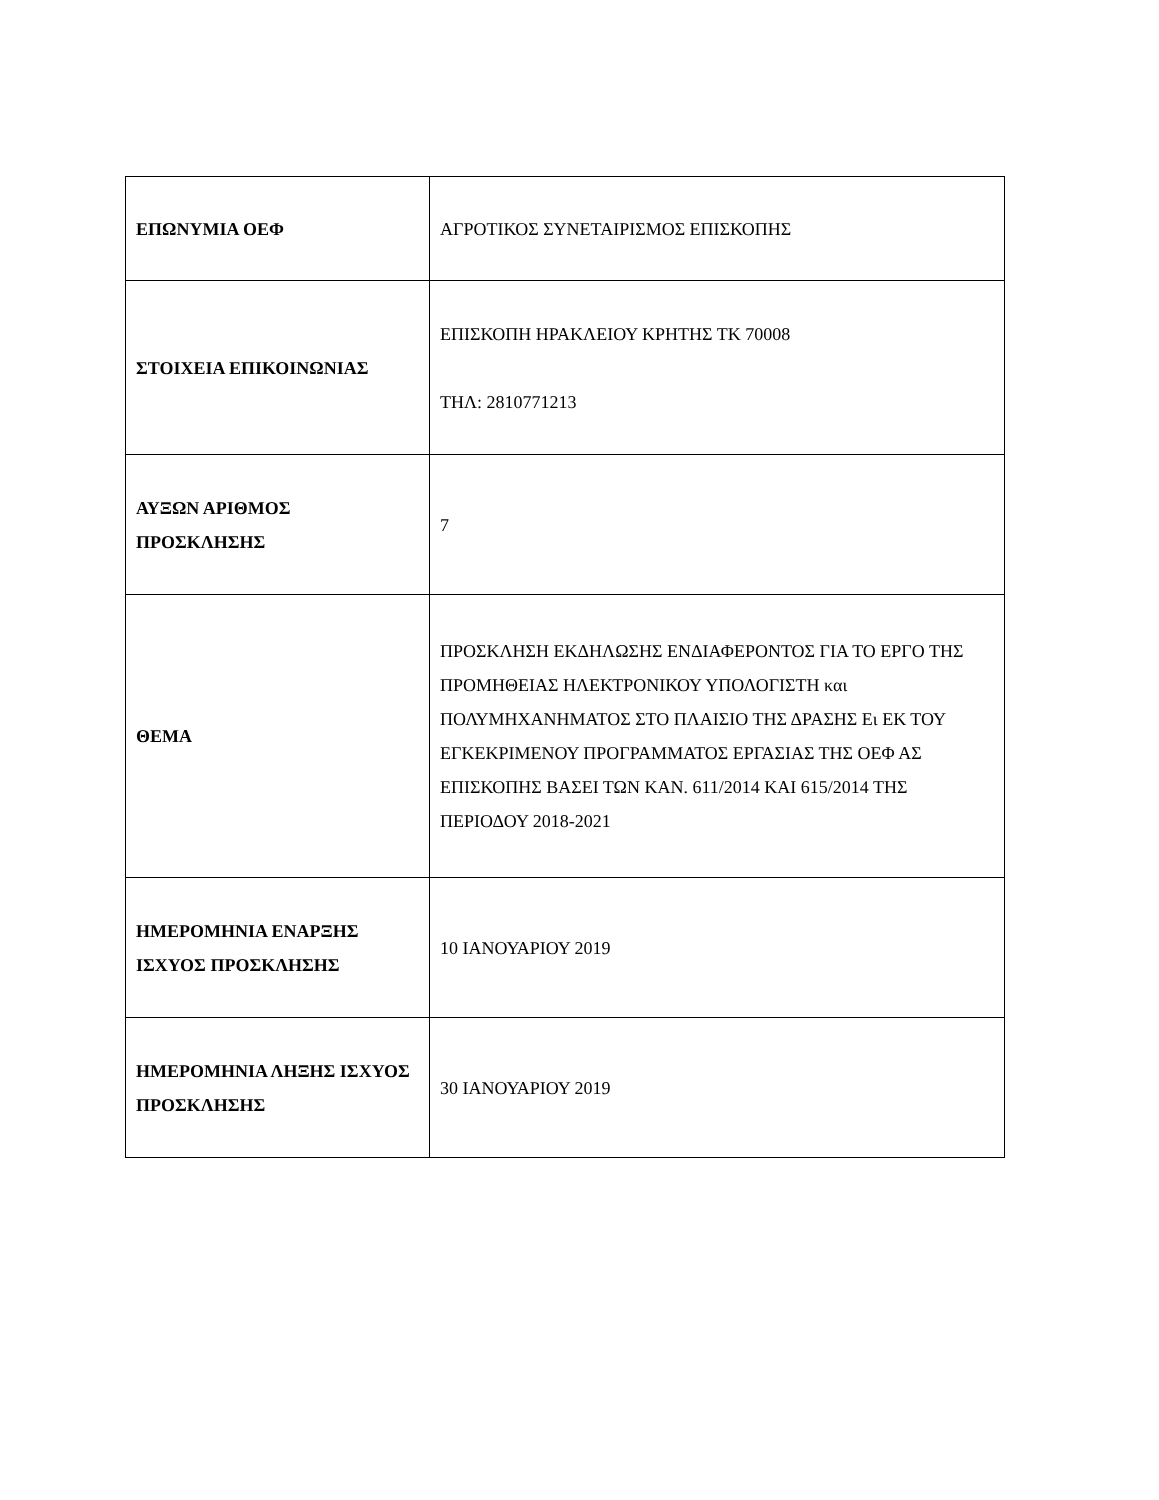| ΕΠΩΝΥΜΙΑ ΟΕΦ | ΑΓΡΟΤΙΚΟΣ ΣΥΝΕΤΑΙΡΙΣΜΟΣ ΕΠΙΣΚΟΠΗΣ |
| ΣΤΟΙΧΕΙΑ ΕΠΙΚΟΙΝΩΝΙΑΣ | ΕΠΙΣΚΟΠΗ ΗΡΑΚΛΕΙΟΥ ΚΡΗΤΗΣ ΤΚ 70008 ΤΗΛ: 2810771213 |
| ΑΥΞΩΝ ΑΡΙΘΜΟΣ ΠΡΟΣΚΛΗΣΗΣ | 7 |
| ΘΕΜΑ | ΠΡΟΣΚΛΗΣΗ ΕΚΔΗΛΩΣΗΣ ΕΝΔΙΑΦΕΡΟΝΤΟΣ ΓΙΑ ΤΟ ΕΡΓΟ ΤΗΣ ΠΡΟΜΗΘΕΙΑΣ ΗΛΕΚΤΡΟΝΙΚΟΥ ΥΠΟΛΟΓΙΣΤΗ και ΠΟΛΥΜΗΧΑΝΗΜΑΤΟΣ ΣΤΟ ΠΛΑΙΣΙΟ ΤΗΣ ΔΡΑΣΗΣ Ει ΕΚ ΤΟΥ ΕΓΚΕΚΡΙΜΕΝΟΥ ΠΡΟΓΡΑΜΜΑΤΟΣ ΕΡΓΑΣΙΑΣ ΤΗΣ ΟΕΦ ΑΣ ΕΠΙΣΚΟΠΗΣ ΒΑΣΕΙ ΤΩΝ ΚΑΝ. 611/2014 ΚΑΙ 615/2014 ΤΗΣ ΠΕΡΙΟΔΟΥ 2018-2021 |
| ΗΜΕΡΟΜΗΝΙΑ ΕΝΑΡΞΗΣ ΙΣΧΥΟΣ ΠΡΟΣΚΛΗΣΗΣ | 10 ΙΑΝΟΥΑΡΙΟΥ 2019 |
| ΗΜΕΡΟΜΗΝΙΑ ΛΗΞΗΣ ΙΣΧΥΟΣ ΠΡΟΣΚΛΗΣΗΣ | 30 ΙΑΝΟΥΑΡΙΟΥ 2019 |